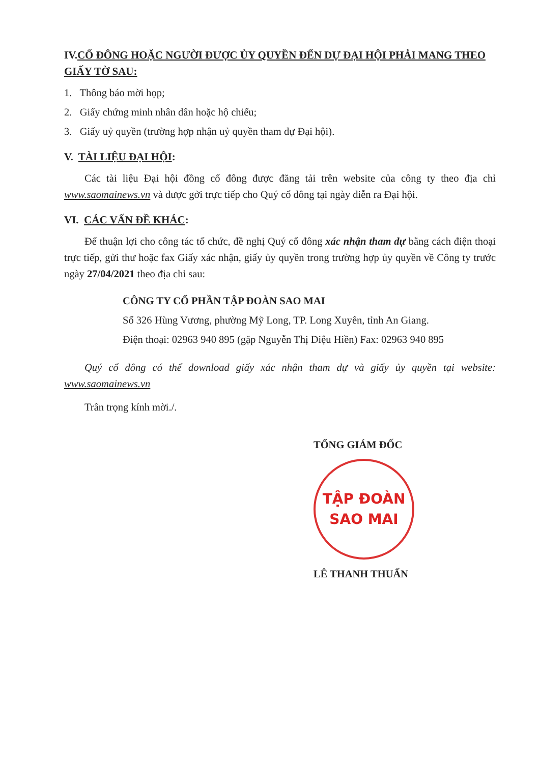IV.CỔ ĐÔNG HOẶC NGƯỜI ĐƯỢC ỦY QUYỀN ĐẾN DỰ ĐẠI HỘI PHẢI MANG THEO GIẤY TỜ SAU:
1. Thông báo mời họp;
2. Giấy chứng minh nhân dân hoặc hộ chiếu;
3. Giấy uỷ quyền (trường hợp nhận uỷ quyền tham dự Đại hội).
V. TÀI LIỆU ĐẠI HỘI:
Các tài liệu Đại hội đồng cổ đông được đăng tải trên website của công ty theo địa chỉ www.saomainews.vn và được gởi trực tiếp cho Quý cổ đông tại ngày diễn ra Đại hội.
VI. CÁC VẤN ĐỀ KHÁC:
Để thuận lợi cho công tác tổ chức, đề nghị Quý cổ đông xác nhận tham dự bằng cách điện thoại trực tiếp, gửi thư hoặc fax Giấy xác nhận, giấy ủy quyền trong trường hợp ủy quyền về Công ty trước ngày 27/04/2021 theo địa chỉ sau:
CÔNG TY CỔ PHẦN TẬP ĐOÀN SAO MAI
Số 326 Hùng Vương, phường Mỹ Long, TP. Long Xuyên, tỉnh An Giang.
Điện thoại: 02963 940 895 (gặp Nguyễn Thị Diệu Hiền) Fax: 02963 940 895
Quý cổ đông có thể download giấy xác nhận tham dự và giấy ủy quyền tại website: www.saomainews.vn
Trân trọng kính mời./.
TỔNG GIÁM ĐỐC
TẬP ĐOÀN
SAO MAI
LÊ THANH THUẤN